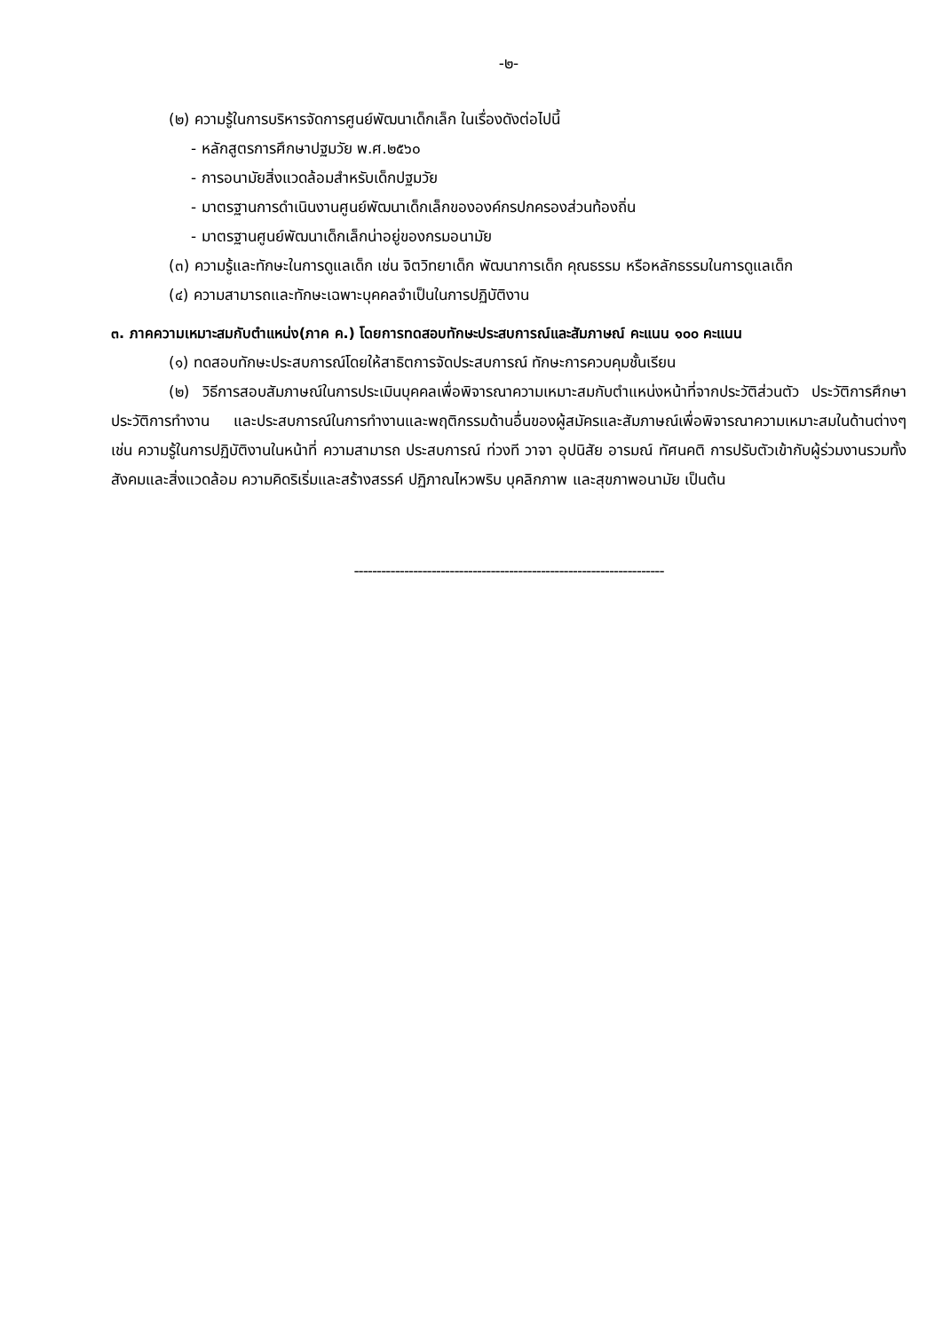-๒-
(๒) ความรู้ในการบริหารจัดการศูนย์พัฒนาเด็กเล็ก ในเรื่องดังต่อไปนี้
- หลักสูตรการศึกษาปฐมวัย พ.ศ.๒๕๖๐
- การอนามัยสิ่งแวดล้อมสำหรับเด็กปฐมวัย
- มาตรฐานการดำเนินงานศูนย์พัฒนาเด็กเล็กขององค์กรปกครองส่วนท้องถิ่น
- มาตรฐานศูนย์พัฒนาเด็กเล็กน่าอยู่ของกรมอนามัย
(๓) ความรู้และทักษะในการดูแลเด็ก เช่น จิตวิทยาเด็ก พัฒนาการเด็ก คุณธรรม หรือหลักธรรมในการดูแลเด็ก
(๔) ความสามารถและทักษะเฉพาะบุคคลจำเป็นในการปฏิบัติงาน
๓. ภาคความเหมาะสมกับตำแหน่ง(ภาค ค.) โดยการทดสอบทักษะประสบการณ์และสัมภาษณ์ คะแนน ๑๐๐ คะแนน
(๑) ทดสอบทักษะประสบการณ์โดยให้สาธิตการจัดประสบการณ์ ทักษะการควบคุมชั้นเรียน
(๒) วิธีการสอบสัมภาษณ์ในการประเมินบุคคลเพื่อพิจารณาความเหมาะสมกับตำแหน่งหน้าที่จากประวัติส่วนตัว ประวัติการศึกษา ประวัติการทำงาน และประสบการณ์ในการทำงานและพฤติกรรมด้านอื่นของผู้สมัครและสัมภาษณ์เพื่อพิจารณาความเหมาะสมในด้านต่างๆ เช่น ความรู้ในการปฏิบัติงานในหน้าที่ ความสามารถ ประสบการณ์ ท่วงที วาจา อุปนิสัย อารมณ์ ทัศนคติ การปรับตัวเข้ากับผู้ร่วมงานรวมทั้งสังคมและสิ่งแวดล้อม ความคิดริเริ่มและสร้างสรรค์ ปฏิภาณไหวพริบ บุคลิกภาพ และสุขภาพอนามัย เป็นต้น
--------------------------------------------------------------------